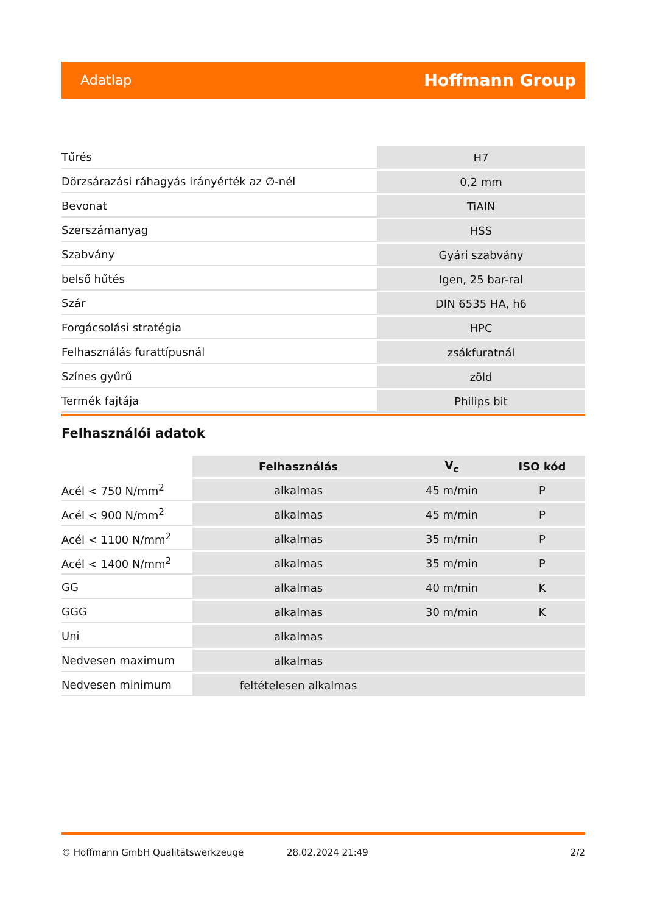Adatlap Hoffmann Group
| Tűrés | H7 |
| Dörzsárazási ráhagyás irányérték az ∅-nél | 0,2 mm |
| Bevonat | TiAlN |
| Szerszámanyag | HSS |
| Szabvány | Gyári szabvány |
| belső hűtés | Igen, 25 bar-ral |
| Szár | DIN 6535 HA, h6 |
| Forgácsolási stratégia | HPC |
| Felhasználás furattípusnál | zsákfuratnál |
| Színes gyűrű | zöld |
| Termék fajtája | Philips bit |
Felhasználói adatok
| | Felhasználás | V<sub>c</sub> | ISO kód |
| --- | --- | --- | --- |
| Acél < 750 N/mm<sup>2</sup> | alkalmas | 45 m/min | P |
| Acél < 900 N/mm<sup>2</sup> | alkalmas | 45 m/min | P |
| Acél < 1100 N/mm<sup>2</sup> | alkalmas | 35 m/min | P |
| Acél < 1400 N/mm<sup>2</sup> | alkalmas | 35 m/min | P |
| GG | alkalmas | 40 m/min | K |
| GGG | alkalmas | 30 m/min | K |
| Uni | alkalmas | | |
| Nedvesen maximum | alkalmas | | |
| Nedvesen minimum | feltételesen alkalmas | | |
© Hoffmann GmbH Qualitätswerkzeuge 28.02.2024 21:49 2/2